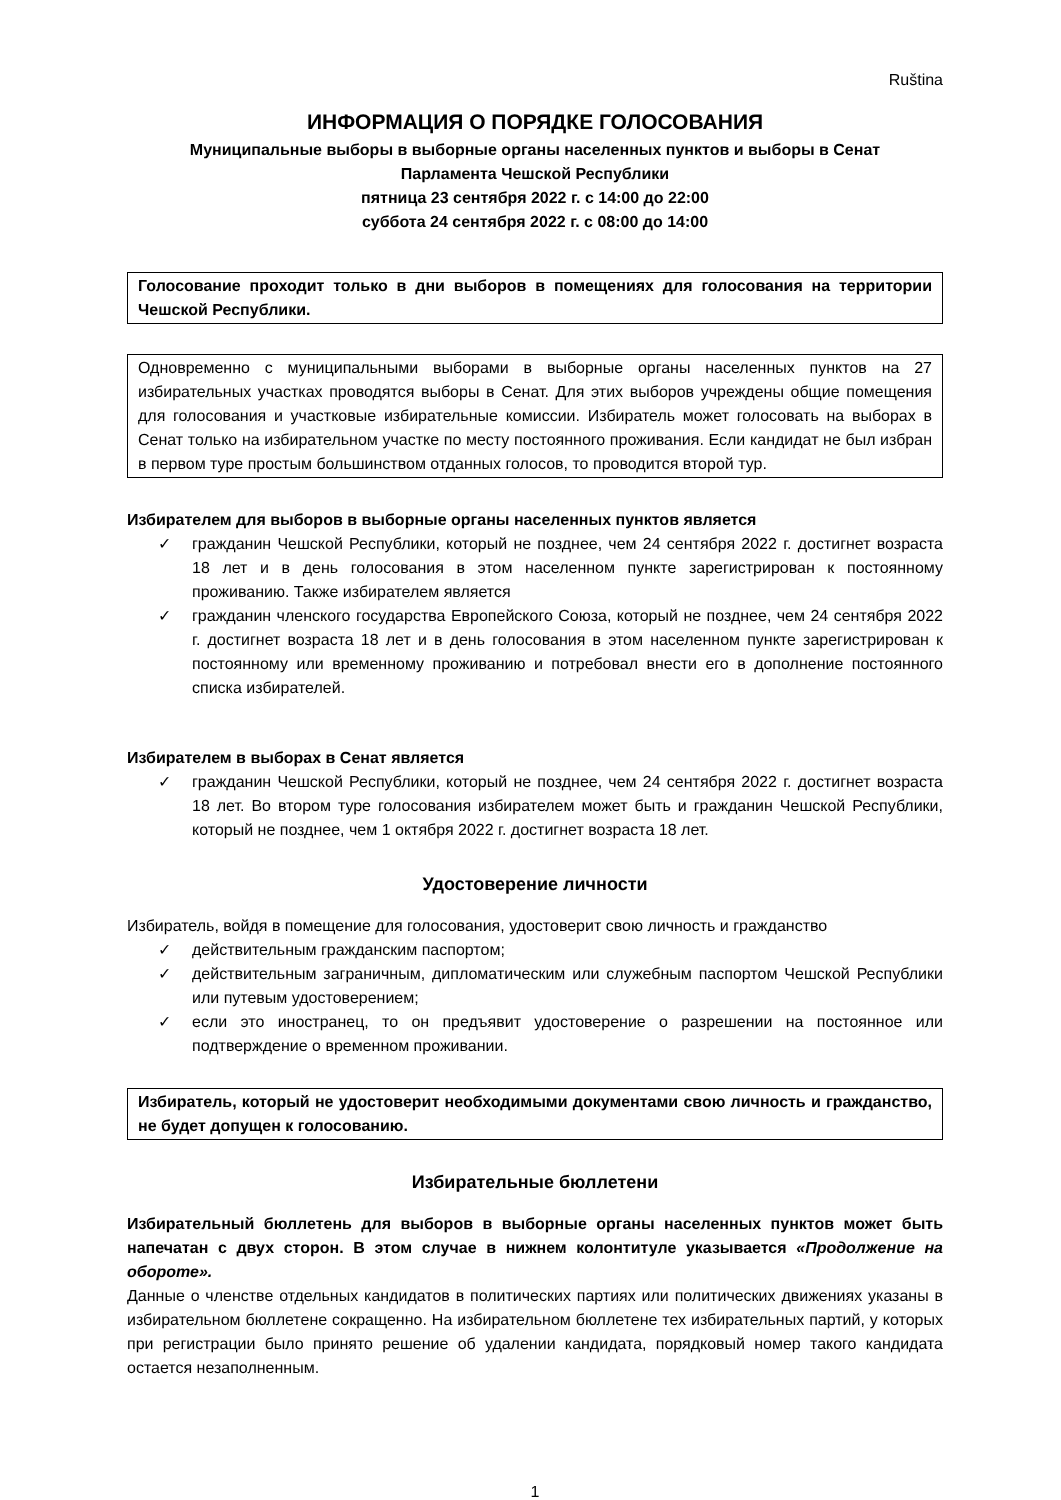Ruština
ИНФОРМАЦИЯ О ПОРЯДКЕ ГОЛОСОВАНИЯ
Муниципальные выборы в выборные органы населенных пунктов и выборы в Сенат
Парламента Чешской Республики
пятница 23 сентября 2022 г. с 14:00 до 22:00
суббота 24 сентября 2022 г. с 08:00 до 14:00
Голосование проходит только в дни выборов в помещениях для голосования на территории Чешской Республики.
Одновременно с муниципальными выборами в выборные органы населенных пунктов на 27 избирательных участках проводятся выборы в Сенат. Для этих выборов учреждены общие помещения для голосования и участковые избирательные комиссии. Избиратель может голосовать на выборах в Сенат только на избирательном участке по месту постоянного проживания. Если кандидат не был избран в первом туре простым большинством отданных голосов, то проводится второй тур.
Избирателем для выборов в выборные органы населенных пунктов является
✓ гражданин Чешской Республики, который не позднее, чем 24 сентября 2022 г. достигнет возраста 18 лет и в день голосования в этом населенном пункте зарегистрирован к постоянному проживанию. Также избирателем является
✓ гражданин членского государства Европейского Союза, который не позднее, чем 24 сентября 2022 г. достигнет возраста 18 лет и в день голосования в этом населенном пункте зарегистрирован к постоянному или временному проживанию и потребовал внести его в дополнение постоянного списка избирателей.
Избирателем в выборах в Сенат является
✓ гражданин Чешской Республики, который не позднее, чем 24 сентября 2022 г. достигнет возраста 18 лет. Во втором туре голосования избирателем может быть и гражданин Чешской Республики, который не позднее, чем 1 октября 2022 г. достигнет возраста 18 лет.
Удостоверение личности
Избиратель, войдя в помещение для голосования, удостоверит свою личность и гражданство
✓ действительным гражданским паспортом;
✓ действительным заграничным, дипломатическим или служебным паспортом Чешской Республики или путевым удостоверением;
✓ если это иностранец, то он предъявит удостоверение о разрешении на постоянное или подтверждение о временном проживании.
Избиратель, который не удостоверит необходимыми документами свою личность и гражданство, не будет допущен к голосованию.
Избирательные бюллетени
Избирательный бюллетень для выборов в выборные органы населенных пунктов может быть напечатан с двух сторон. В этом случае в нижнем колонтитуле указывается «Продолжение на обороте».
Данные о членстве отдельных кандидатов в политических партиях или политических движениях указаны в избирательном бюллетене сокращенно. На избирательном бюллетене тех избирательных партий, у которых при регистрации было принято решение об удалении кандидата, порядковый номер такого кандидата остается незаполненным.
1